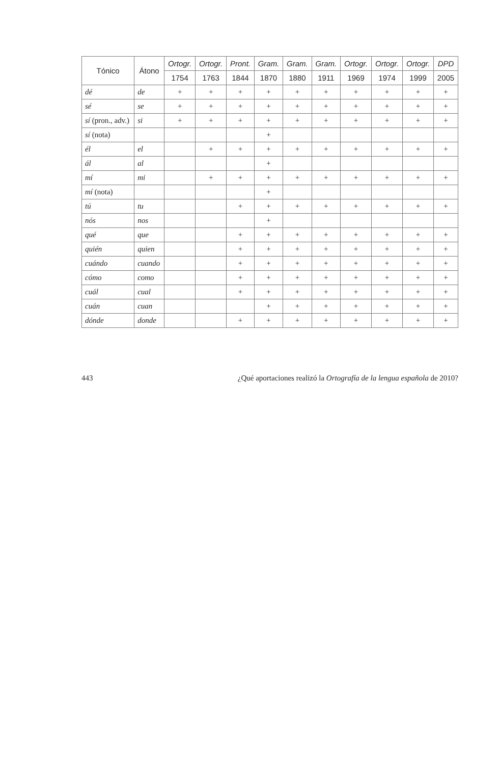| Tónico | Átono | Ortogr. | Ortogr. | Pront. | Gram. | Gram. | Gram. | Ortogr. | Ortogr. | Ortogr. | DPD |
| --- | --- | --- | --- | --- | --- | --- | --- | --- | --- | --- | --- |
| | | 1754 | 1763 | 1844 | 1870 | 1880 | 1911 | 1969 | 1974 | 1999 | 2005 |
| dé | de | + | + | + | + | + | + | + | + | + | + |
| sé | se | + | + | + | + | + | + | + | + | + | + |
| sí (pron., adv.) | si | + | + | + | + | + | + | + | + | + | + |
| sí (nota) | | | | | + | | | | | | |
| él | el | | + | + | + | + | + | + | + | + | + |
| ál | al | | | | + | | | | | | |
| mí | mi | | + | + | + | + | + | + | + | + | + |
| mí (nota) | | | | | + | | | | | | |
| tú | tu | | | + | + | + | + | + | + | + | + |
| nós | nos | | | | + | | | | | | |
| qué | que | | | + | + | + | + | + | + | + | + |
| quién | quien | | | + | + | + | + | + | + | + | + |
| cuándo | cuando | | | + | + | + | + | + | + | + | + |
| cómo | como | | | + | + | + | + | + | + | + | + |
| cuál | cual | | | + | + | + | + | + | + | + | + |
| cuán | cuan | | | | + | + | + | + | + | + | + |
| dónde | donde | | | + | + | + | + | + | + | + | + |
443 ¿Qué aportaciones realizó la Ortografía de la lengua española de 2010?